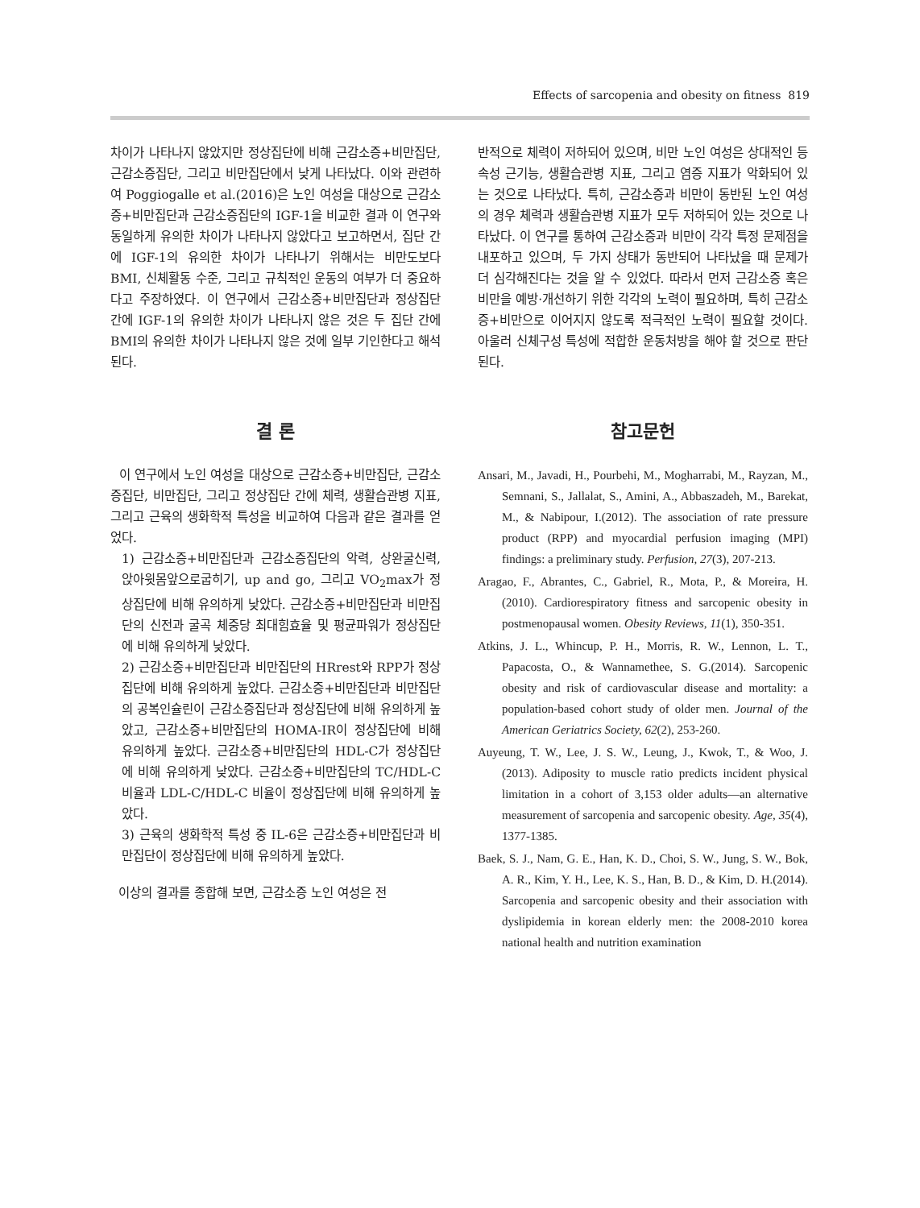Effects of sarcopenia and obesity on fitness 819
차이가 나타나지 않았지만 정상집단에 비해 근감소증+비만집단, 근감소증집단, 그리고 비만집단에서 낮게 나타났다. 이와 관련하여 Poggiogalle et al.(2016)은 노인 여성을 대상으로 근감소증+비만집단과 근감소증집단의 IGF-1을 비교한 결과 이 연구와 동일하게 유의한 차이가 나타나지 않았다고 보고하면서, 집단 간에 IGF-1의 유의한 차이가 나타나기 위해서는 비만도보다 BMI, 신체활동 수준, 그리고 규칙적인 운동의 여부가 더 중요하다고 주장하였다. 이 연구에서 근감소증+비만집단과 정상집단 간에 IGF-1의 유의한 차이가 나타나지 않은 것은 두 집단 간에 BMI의 유의한 차이가 나타나지 않은 것에 일부 기인한다고 해석된다.
결 론
이 연구에서 노인 여성을 대상으로 근감소증+비만집단, 근감소증집단, 비만집단, 그리고 정상집단 간에 체력, 생활습관병 지표, 그리고 근육의 생화학적 특성을 비교하여 다음과 같은 결과를 얻었다.
1) 근감소증+비만집단과 근감소증집단의 악력, 상완굴신력, 앉아윗몸앞으로굽히기, up and go, 그리고 VO<sub>2</sub>max가 정상집단에 비해 유의하게 낮았다. 근감소증+비만집단과 비만집단의 신전과 굴곡 체중당 최대힘효율 및 평균파워가 정상집단에 비해 유의하게 낮았다.
2) 근감소증+비만집단과 비만집단의 HRrest와 RPP가 정상집단에 비해 유의하게 높았다. 근감소증+비만집단과 비만집단의 공복인슐린이 근감소증집단과 정상집단에 비해 유의하게 높았고, 근감소증+비만집단의 HOMA-IR이 정상집단에 비해 유의하게 높았다. 근감소증+비만집단의 HDL-C가 정상집단에 비해 유의하게 낮았다. 근감소증+비만집단의 TC/HDL-C 비율과 LDL-C/HDL-C 비율이 정상집단에 비해 유의하게 높았다.
3) 근육의 생화학적 특성 중 IL-6은 근감소증+비만집단과 비만집단이 정상집단에 비해 유의하게 높았다.
이상의 결과를 종합해 보면, 근감소증 노인 여성은 전
반적으로 체력이 저하되어 있으며, 비만 노인 여성은 상대적인 등속성 근기능, 생활습관병 지표, 그리고 염증 지표가 악화되어 있는 것으로 나타났다. 특히, 근감소증과 비만이 동반된 노인 여성의 경우 체력과 생활습관병 지표가 모두 저하되어 있는 것으로 나타났다. 이 연구를 통하여 근감소증과 비만이 각각 특정 문제점을 내포하고 있으며, 두 가지 상태가 동반되어 나타났을 때 문제가 더 심각해진다는 것을 알 수 있었다. 따라서 먼저 근감소증 혹은 비만을 예방·개선하기 위한 각각의 노력이 필요하며, 특히 근감소증+비만으로 이어지지 않도록 적극적인 노력이 필요할 것이다. 아울러 신체구성 특성에 적합한 운동처방을 해야 할 것으로 판단된다.
참고문헌
Ansari, M., Javadi, H., Pourbehi, M., Mogharrabi, M., Rayzan, M., Semnani, S., Jallalat, S., Amini, A., Abbaszadeh, M., Barekat, M., & Nabipour, I.(2012). The association of rate pressure product (RPP) and myocardial perfusion imaging (MPI) findings: a preliminary study. Perfusion, 27(3), 207-213.
Aragao, F., Abrantes, C., Gabriel, R., Mota, P., & Moreira, H.(2010). Cardiorespiratory fitness and sarcopenic obesity in postmenopausal women. Obesity Reviews, 11(1), 350-351.
Atkins, J. L., Whincup, P. H., Morris, R. W., Lennon, L. T., Papacosta, O., & Wannamethee, S. G.(2014). Sarcopenic obesity and risk of cardiovascular disease and mortality: a population-based cohort study of older men. Journal of the American Geriatrics Society, 62(2), 253-260.
Auyeung, T. W., Lee, J. S. W., Leung, J., Kwok, T., & Woo, J.(2013). Adiposity to muscle ratio predicts incident physical limitation in a cohort of 3,153 older adults—an alternative measurement of sarcopenia and sarcopenic obesity. Age, 35(4), 1377-1385.
Baek, S. J., Nam, G. E., Han, K. D., Choi, S. W., Jung, S. W., Bok, A. R., Kim, Y. H., Lee, K. S., Han, B. D., & Kim, D. H.(2014). Sarcopenia and sarcopenic obesity and their association with dyslipidemia in korean elderly men: the 2008-2010 korea national health and nutrition examination